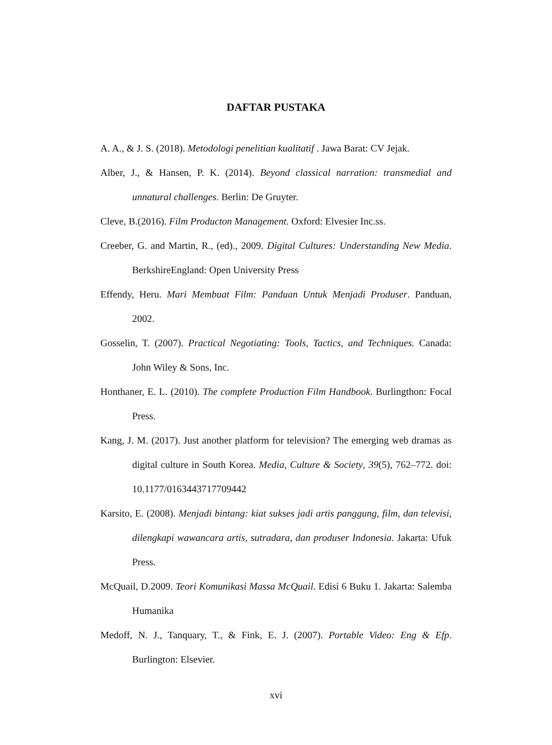DAFTAR PUSTAKA
A. A., & J. S. (2018). Metodologi penelitian kualitatif . Jawa Barat: CV Jejak.
Alber, J., & Hansen, P. K. (2014). Beyond classical narration: transmedial and unnatural challenges. Berlin: De Gruyter.
Cleve, B.(2016). Film Producton Management. Oxford: Elvesier Inc.ss.
Creeber, G. and Martin, R., (ed)., 2009. Digital Cultures: Understanding New Media. BerkshireEngland: Open University Press
Effendy, Heru. Mari Membuat Film: Panduan Untuk Menjadi Produser. Panduan, 2002.
Gosselin, T. (2007). Practical Negotiating: Tools, Tactics, and Techniques. Canada: John Wiley & Sons, Inc.
Honthaner, E. L. (2010). The complete Production Film Handbook. Burlingthon: Focal Press.
Kang, J. M. (2017). Just another platform for television? The emerging web dramas as digital culture in South Korea. Media, Culture & Society, 39(5), 762–772. doi: 10.1177/0163443717709442
Karsito, E. (2008). Menjadi bintang: kiat sukses jadi artis panggung, film, dan televisi, dilengkapi wawancara artis, sutradara, dan produser Indonesia. Jakarta: Ufuk Press.
McQuail, D.2009. Teori Komunikasi Massa McQuail. Edisi 6 Buku 1. Jakarta: Salemba Humanika
Medoff, N. J., Tanquary, T., & Fink, E. J. (2007). Portable Video: Eng & Efp. Burlington: Elsevier.
xvi